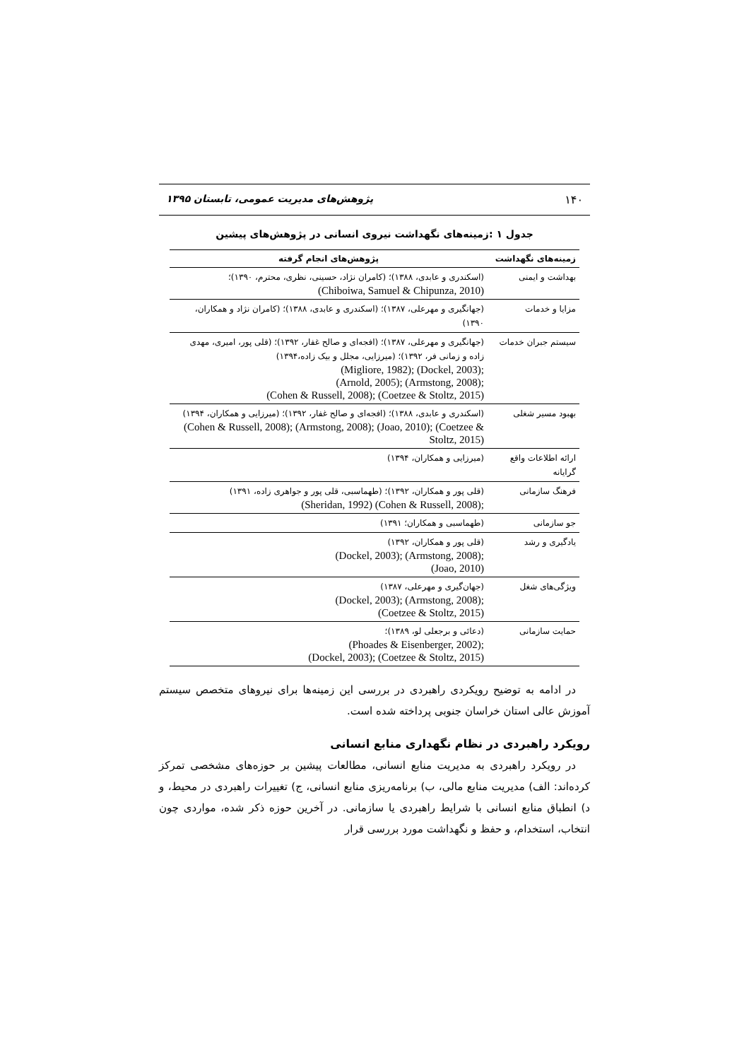۱۴۰ پژوهش‌های مدیریت عمومی، تابستان ۱۳۹۵
جدول ۱ :زمینه‌های نگهداشت نیروی انسانی در پژوهش‌های پیشین
| زمینه‌های نگهداشت | پژوهش‌های انجام گرفته |
| --- | --- |
| بهداشت و ایمنی | (اسکندری و عابدی، ۱۳۸۸)؛ (کامران نژاد، حسینی، نظری، محترم، ۱۳۹۰)؛ (Chiboiwa, Samuel & Chipunza, 2010) |
| مزایا و خدمات | (جهانگیری و مهرعلی، ۱۳۸۷)؛ (اسکندری و عابدی، ۱۳۸۸)؛ (کامران نژاد و همکاران، ۱۳۹۰) |
| سیستم جبران خدمات | (جهانگیری و مهرعلی، ۱۳۸۷)؛ (افجه‌ای و صالح غفار، ۱۳۹۲)؛ (قلی پور، امیری، مهدی زاده و زمانی فر، ۱۳۹۲)؛ (میرزایی، مجلل و بیک زاده،۱۳۹۴) (Migliore, 1982); (Dockel, 2003); (Arnold, 2005); (Armstong, 2008); (Cohen & Russell, 2008); (Coetzee & Stoltz, 2015) |
| بهبود مسیر شغلی | (اسکندری و عابدی، ۱۳۸۸)؛ (افجه‌ای و صالح غفار، ۱۳۹۲)؛ (میرزایی و همکاران، ۱۳۹۴) (Cohen & Russell, 2008); (Armstong, 2008); (Joao, 2010); (Coetzee & Stoltz, 2015) |
| ارائه اطلاعات واقع گرایانه | (میرزایی و همکاران، ۱۳۹۴) |
| فرهنگ سازمانی | (قلی پور و همکاران، ۱۳۹۲)؛ (طهماسبی، قلی پور و جواهری زاده، ۱۳۹۱) (Sheridan, 1992) (Cohen & Russell, 2008); |
| جو سازمانی | (طهماسبی و همکاران؛ ۱۳۹۱) |
| یادگیری و رشد | (قلی پور و همکاران، ۱۳۹۲) (Dockel, 2003); (Armstong, 2008); (Joao, 2010) |
| ویژگی‌های شغل | (جهان‌گیری و مهرعلی، ۱۳۸۷) (Dockel, 2003); (Armstong, 2008); (Coetzee & Stoltz, 2015) |
| حمایت سازمانی | (دعائی و برجعلی لو، ۱۳۸۹)؛ (Phoades & Eisenberger, 2002); (Dockel, 2003); (Coetzee & Stoltz, 2015) |
در ادامه به توضیح رویکردی راهبردی در بررسی این زمینه‌ها برای نیروهای متخصص سیستم آموزش عالی استان خراسان جنوبی پرداخته شده است.
رویکرد راهبردی در نظام نگهداری منابع انسانی
در رویکرد راهبردی به مدیریت منابع انسانی، مطالعات پیشین بر حوزه‌های مشخصی تمرکز کرده‌اند: الف) مدیریت منابع مالی، ب) برنامه‌ریزی منابع انسانی، ج) تغییرات راهبردی در محیط، و د) انطباق منابع انسانی با شرایط راهبردی یا سازمانی. در آخرین حوزه ذکر شده، مواردی چون انتخاب، استخدام، و حفظ و نگهداشت مورد بررسی قرار